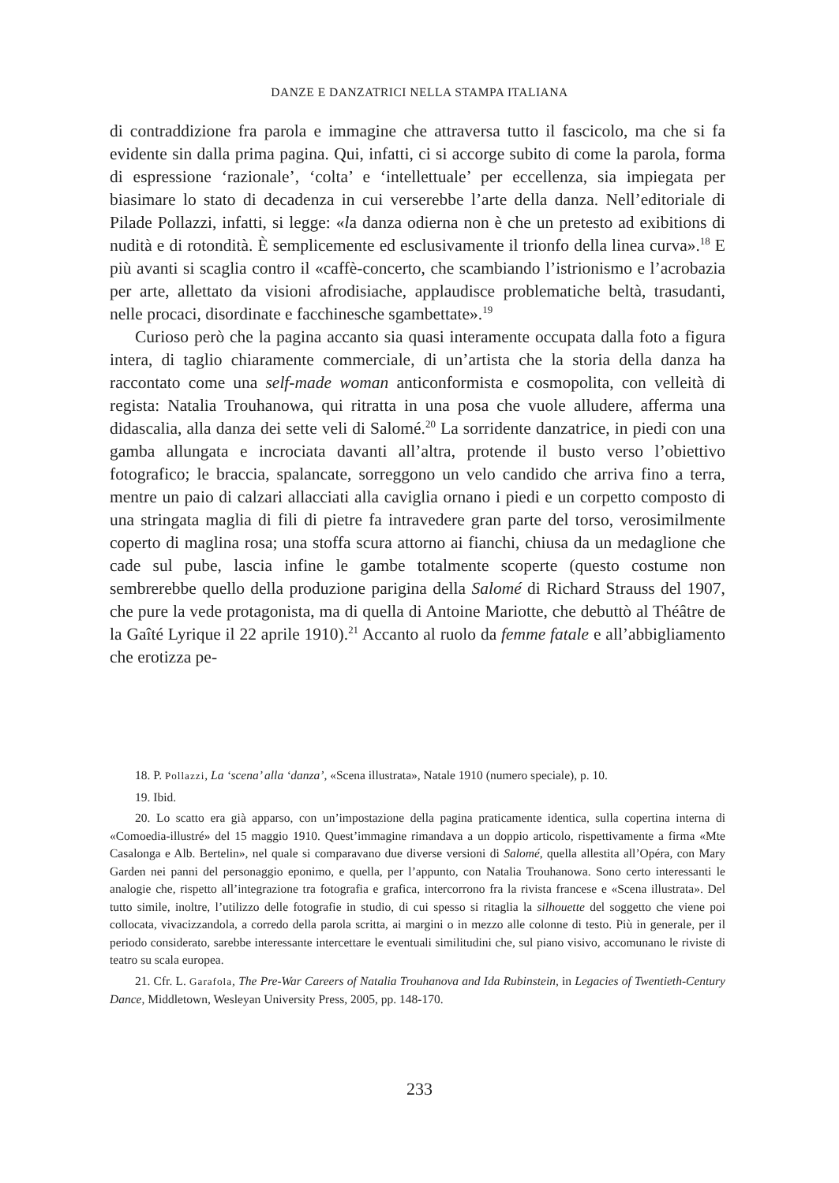DANZE E DANZATRICI NELLA STAMPA ITALIANA
di contraddizione fra parola e immagine che attraversa tutto il fascicolo, ma che si fa evidente sin dalla prima pagina. Qui, infatti, ci si accorge subito di come la parola, forma di espressione ‘razionale’, ‘colta’ e ‘intellettuale’ per eccellenza, sia impiegata per biasimare lo stato di decadenza in cui verserebbe l’arte della danza. Nell’editoriale di Pilade Pollazzi, infatti, si legge: «la danza odierna non è che un pretesto ad exibitions di nudità e di rotondità. È semplicemente ed esclusivamente il trionfo della linea curva».<sup>18</sup> E più avanti si scaglia contro il «caffè-concerto, che scambiando l’istrionismo e l’acrobazia per arte, allettato da visioni afrodisiache, applaudisce problematiche beltà, trasudanti, nelle procaci, disordinate e facchinesche sgambettate».<sup>19</sup>
Curioso però che la pagina accanto sia quasi interamente occupata dalla foto a figura intera, di taglio chiaramente commerciale, di un’artista che la storia della danza ha raccontato come una self-made woman anticonformista e cosmopolita, con velleità di regista: Natalia Trouhanowa, qui ritratta in una posa che vuole alludere, afferma una didascalia, alla danza dei sette veli di Salomé.<sup>20</sup> La sorridente danzatrice, in piedi con una gamba allungata e incrociata davanti all’altra, protende il busto verso l’obiettivo fotografico; le braccia, spalancate, sorreggono un velo candido che arriva fino a terra, mentre un paio di calzari allacciati alla caviglia ornano i piedi e un corpetto composto di una stringata maglia di fili di pietre fa intravedere gran parte del torso, verosimilmente coperto di maglina rosa; una stoffa scura attorno ai fianchi, chiusa da un medaglione che cade sul pube, lascia infine le gambe totalmente scoperte (questo costume non sembrerebbe quello della produzione parigina della Salomé di Richard Strauss del 1907, che pure la vede protagonista, ma di quella di Antoine Mariotte, che debuttò al Théâtre de la Gaîté Lyrique il 22 aprile 1910).<sup>21</sup> Accanto al ruolo da femme fatale e all’abbigliamento che erotizza pe-
18. P. Pollazzi, La ‘scena’ alla ‘danza’, «Scena illustrata», Natale 1910 (numero speciale), p. 10.
19. Ibid.
20. Lo scatto era già apparso, con un’impostazione della pagina praticamente identica, sulla copertina interna di «Comoedia-illustré» del 15 maggio 1910. Quest’immagine rimandava a un doppio articolo, rispettivamente a firma «Mte Casalonga e Alb. Bertelin», nel quale si comparavano due diverse versioni di Salomé, quella allestita all’Opéra, con Mary Garden nei panni del personaggio eponimo, e quella, per l’appunto, con Natalia Trouhanowa. Sono certo interessanti le analogie che, rispetto all’integrazione tra fotografia e grafica, intercorrono fra la rivista francese e «Scena illustrata». Del tutto simile, inoltre, l’utilizzo delle fotografie in studio, di cui spesso si ritaglia la silhouette del soggetto che viene poi collocata, vivacizzandola, a corredo della parola scritta, ai margini o in mezzo alle colonne di testo. Più in generale, per il periodo considerato, sarebbe interessante intercettare le eventuali similitudini che, sul piano visivo, accomunano le riviste di teatro su scala europea.
21. Cfr. L. Garafola, The Pre-War Careers of Natalia Trouhanova and Ida Rubinstein, in Legacies of Twentieth-Century Dance, Middletown, Wesleyan University Press, 2005, pp. 148-170.
233